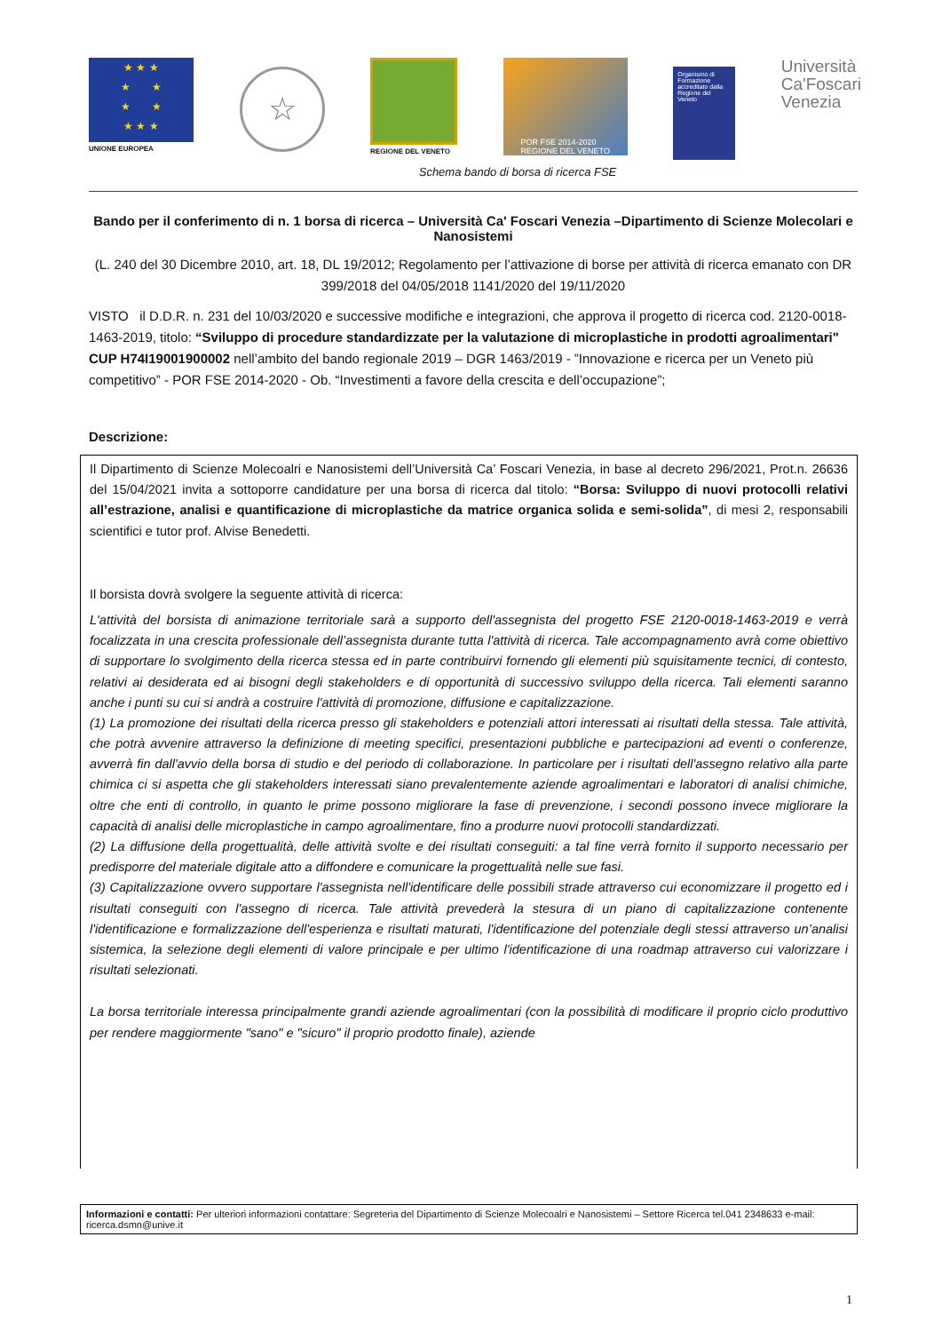★ ★ ★
★ ★
★ ★
★ ★ ★
UNIONE EUROPEA
☆
REGIONE DEL VENETO
POR FSE 2014-2020
REGIONE DEL VENETO
Organismo di Formazione accreditato dalla Regione del Veneto
Università
Ca'Foscari
Venezia
Schema bando di borsa di ricerca FSE
Bando per il conferimento di n. 1 borsa di ricerca – Università Ca' Foscari Venezia –Dipartimento di Scienze Molecolari e Nanosistemi
(L. 240 del 30 Dicembre 2010, art. 18, DL 19/2012; Regolamento per l’attivazione di borse per attività di ricerca emanato con DR 399/2018 del 04/05/2018 1141/2020 del 19/11/2020
VISTO il D.D.R. n. 231 del 10/03/2020 e successive modifiche e integrazioni, che approva il progetto di ricerca cod. 2120-0018-1463-2019, titolo: “Sviluppo di procedure standardizzate per la valutazione di microplastiche in prodotti agroalimentari" CUP H74I19001900002 nell’ambito del bando regionale 2019 – DGR 1463/2019 - ”Innovazione e ricerca per un Veneto più competitivo” - POR FSE 2014-2020 - Ob. “Investimenti a favore della crescita e dell’occupazione”;
Descrizione:
Il Dipartimento di Scienze Molecoalri e Nanosistemi dell’Università Ca’ Foscari Venezia, in base al decreto 296/2021, Prot.n. 26636 del 15/04/2021 invita a sottoporre candidature per una borsa di ricerca dal titolo: “Borsa: Sviluppo di nuovi protocolli relativi all’estrazione, analisi e quantificazione di microplastiche da matrice organica solida e semi-solida”, di mesi 2, responsabili scientifici e tutor prof. Alvise Benedetti.
Il borsista dovrà svolgere la seguente attività di ricerca:
L'attività del borsista di animazione territoriale sarà a supporto dell'assegnista del progetto FSE 2120-0018-1463-2019 e verrà focalizzata in una crescita professionale dell’assegnista durante tutta l'attività di ricerca. Tale accompagnamento avrà come obiettivo di supportare lo svolgimento della ricerca stessa ed in parte contribuirvi fornendo gli elementi più squisitamente tecnici, di contesto, relativi ai desiderata ed ai bisogni degli stakeholders e di opportunità di successivo sviluppo della ricerca. Tali elementi saranno anche i punti su cui si andrà a costruire l'attività di promozione, diffusione e capitalizzazione.
(1) La promozione dei risultati della ricerca presso gli stakeholders e potenziali attori interessati ai risultati della stessa. Tale attività, che potrà avvenire attraverso la definizione di meeting specifici, presentazioni pubbliche e partecipazioni ad eventi o conferenze, avverrà fin dall'avvio della borsa di studio e del periodo di collaborazione. In particolare per i risultati dell'assegno relativo alla parte chimica ci si aspetta che gli stakeholders interessati siano prevalentemente aziende agroalimentari e laboratori di analisi chimiche, oltre che enti di controllo, in quanto le prime possono migliorare la fase di prevenzione, i secondi possono invece migliorare la capacità di analisi delle microplastiche in campo agroalimentare, fino a produrre nuovi protocolli standardizzati.
(2) La diffusione della progettualità, delle attività svolte e dei risultati conseguiti: a tal fine verrà fornito il supporto necessario per predisporre del materiale digitale atto a diffondere e comunicare la progettualità nelle sue fasi.
(3) Capitalizzazione ovvero supportare l'assegnista nell'identificare delle possibili strade attraverso cui economizzare il progetto ed i risultati conseguiti con l'assegno di ricerca. Tale attività prevederà la stesura di un piano di capitalizzazione contenente l'identificazione e formalizzazione dell'esperienza e risultati maturati, l'identificazione del potenziale degli stessi attraverso un’analisi sistemica, la selezione degli elementi di valore principale e per ultimo l'identificazione di una roadmap attraverso cui valorizzare i risultati selezionati.
La borsa territoriale interessa principalmente grandi aziende agroalimentari (con la possibilità di modificare il proprio ciclo produttivo per rendere maggiormente "sano" e "sicuro" il proprio prodotto finale), aziende
Informazioni e contatti: Per ulteriori informazioni contattare: Segreteria del Dipartimento di Scienze Molecoalri e Nanosistemi – Settore Ricerca tel.041 2348633 e-mail: ricerca.dsmn@unive.it
1